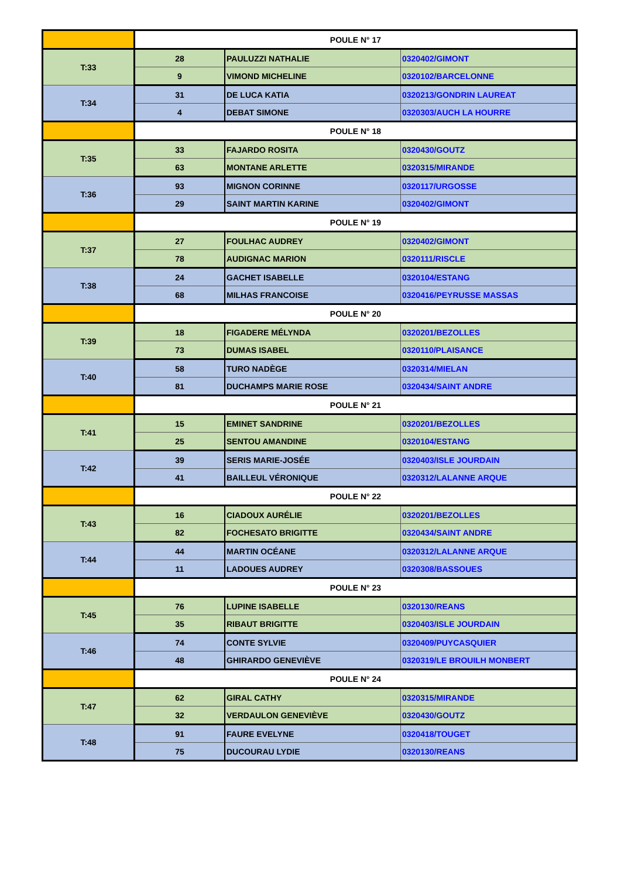| | POULE N° 17 | | |
| T:33 | 28 | PAULUZZI NATHALIE | 0320402/GIMONT |
| | 9 | VIMOND MICHELINE | 0320102/BARCELONNE |
| T:34 | 31 | DE LUCA KATIA | 0320213/GONDRIN LAUREAT |
| | 4 | DEBAT SIMONE | 0320303/AUCH LA HOURRE |
| | POULE N° 18 | | |
| T:35 | 33 | FAJARDO ROSITA | 0320430/GOUTZ |
| | 63 | MONTANE ARLETTE | 0320315/MIRANDE |
| T:36 | 93 | MIGNON CORINNE | 0320117/URGOSSE |
| | 29 | SAINT MARTIN KARINE | 0320402/GIMONT |
| | POULE N° 19 | | |
| T:37 | 27 | FOULHAC AUDREY | 0320402/GIMONT |
| | 78 | AUDIGNAC MARION | 0320111/RISCLE |
| T:38 | 24 | GACHET ISABELLE | 0320104/ESTANG |
| | 68 | MILHAS FRANCOISE | 0320416/PEYRUSSE MASSAS |
| | POULE N° 20 | | |
| T:39 | 18 | FIGADERE MÉLYNDA | 0320201/BEZOLLES |
| | 73 | DUMAS ISABEL | 0320110/PLAISANCE |
| T:40 | 58 | TURO NADÈGE | 0320314/MIELAN |
| | 81 | DUCHAMPS MARIE ROSE | 0320434/SAINT ANDRE |
| | POULE N° 21 | | |
| T:41 | 15 | EMINET SANDRINE | 0320201/BEZOLLES |
| | 25 | SENTOU AMANDINE | 0320104/ESTANG |
| T:42 | 39 | SERIS MARIE-JOSÉE | 0320403/ISLE JOURDAIN |
| | 41 | BAILLEUL VÉRONIQUE | 0320312/LALANNE ARQUE |
| | POULE N° 22 | | |
| T:43 | 16 | CIADOUX AURÉLIE | 0320201/BEZOLLES |
| | 82 | FOCHESATO BRIGITTE | 0320434/SAINT ANDRE |
| T:44 | 44 | MARTIN OCÉANE | 0320312/LALANNE ARQUE |
| | 11 | LADOUES AUDREY | 0320308/BASSOUES |
| | POULE N° 23 | | |
| T:45 | 76 | LUPINE ISABELLE | 0320130/REANS |
| | 35 | RIBAUT BRIGITTE | 0320403/ISLE JOURDAIN |
| T:46 | 74 | CONTE SYLVIE | 0320409/PUYCASQUIER |
| | 48 | GHIRARDO GENEVIÈVE | 0320319/LE BROUILH MONBERT |
| | POULE N° 24 | | |
| T:47 | 62 | GIRAL CATHY | 0320315/MIRANDE |
| | 32 | VERDAULON GENEVIÈVE | 0320430/GOUTZ |
| T:48 | 91 | FAURE EVELYNE | 0320418/TOUGET |
| | 75 | DUCOURAU LYDIE | 0320130/REANS |